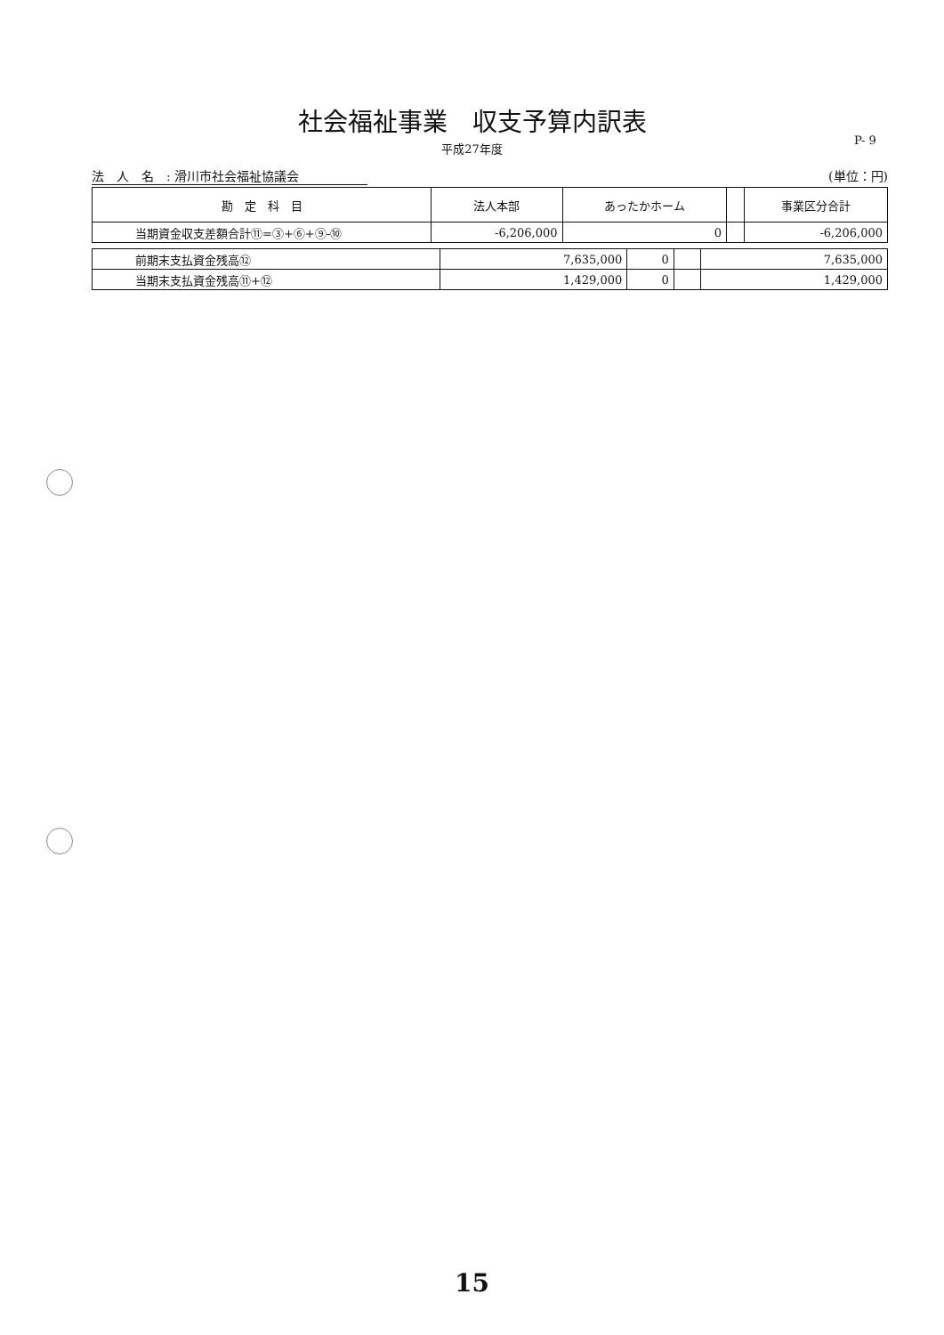社会福祉事業　収支予算内訳表
P- 9
平成27年度
法　人　名　: 滑川市社会福祉協議会 (単位：円)
| 勘 定 科 目 | 法人本部 | あったかホーム | | 事業区分合計 |
| --- | --- | --- | --- | --- |
| 当期資金収支差額合計⑪=③+⑥+⑨-⑩ | -6,206,000 | 0 | | -6,206,000 |
| 前期末支払資金残高⑫ | 7,635,000 | 0 | | 7,635,000 |
| 当期末支払資金残高⑪+⑫ | 1,429,000 | 0 | | 1,429,000 |
15